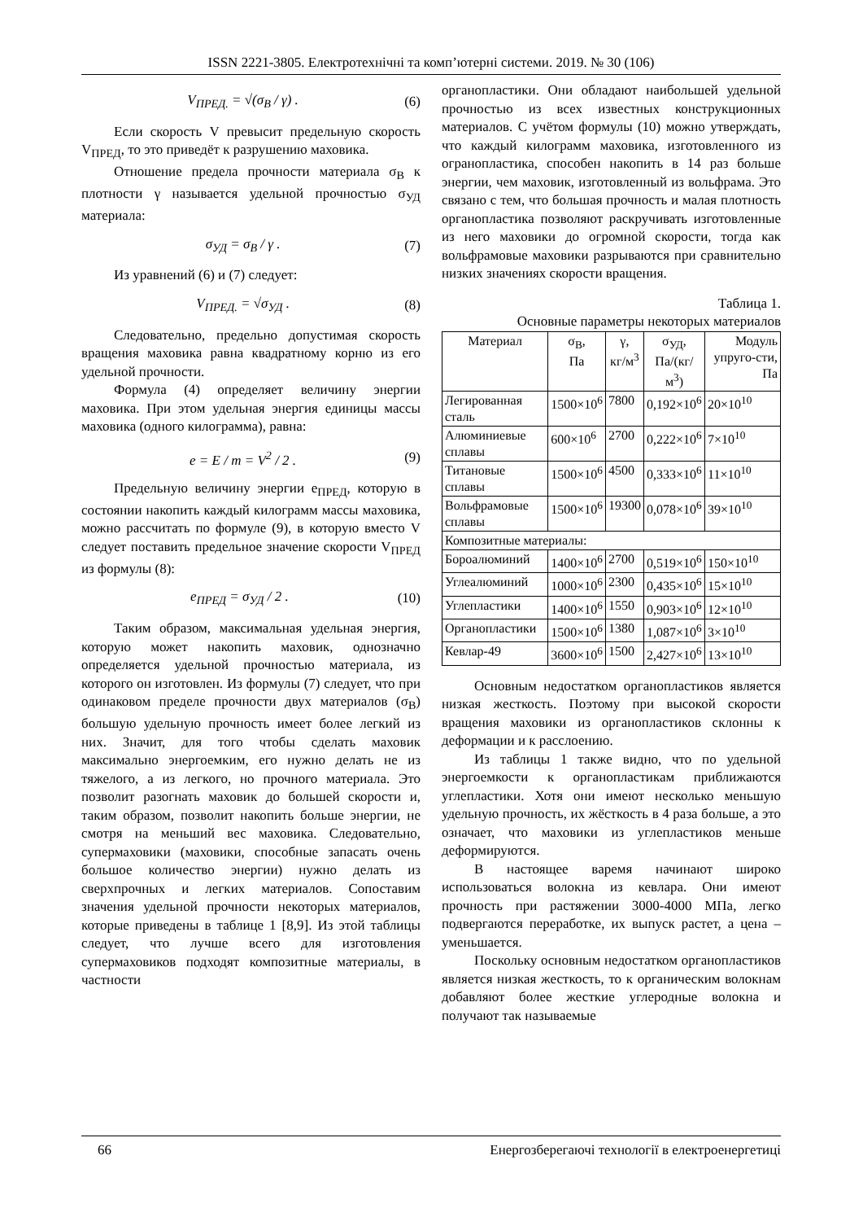ISSN 2221-3805. Електротехнічні та комп’ютерні системи. 2019. № 30 (106)
V<sub>ПРЕД.</sub> = √(σ<sub>В</sub> / γ) . (6)
Если скорость V превысит предельную скорость V<sub>ПРЕД</sub>, то это приведёт к разрушению маховика.
Отношение предела прочности материала σ<sub>В</sub> к плотности γ называется удельной прочностью σ<sub>УД</sub> материала:
σ<sub>УД</sub> = σ<sub>В</sub> / γ . (7)
Из уравнений (6) и (7) следует:
V<sub>ПРЕД.</sub> = √σ<sub>УД</sub> . (8)
Следовательно, предельно допустимая скорость вращения маховика равна квадратному корню из его удельной прочности.
Формула (4) определяет величину энергии маховика. При этом удельная энергия единицы массы маховика (одного килограмма), равна:
e = E / m = V<sup>2</sup> / 2 . (9)
Предельную величину энергии e<sub>ПРЕД</sub>, которую в состоянии накопить каждый килограмм массы маховика, можно рассчитать по формуле (9), в которую вместо V следует поставить предельное значение скорости V<sub>ПРЕД</sub> из формулы (8):
e<sub>ПРЕД</sub> = σ<sub>УД</sub> / 2 . (10)
Таким образом, максимальная удельная энергия, которую может накопить маховик, однозначно определяется удельной прочностью материала, из которого он изготовлен. Из формулы (7) следует, что при одинаковом пределе прочности двух материалов (σ<sub>В</sub>) большую удельную прочность имеет более легкий из них. Значит, для того чтобы сделать маховик максимально энергоемким, его нужно делать не из тяжелого, а из легкого, но прочного материала. Это позволит разогнать маховик до большей скорости и, таким образом, позволит накопить больше энергии, не смотря на меньший вес маховика. Следовательно, супермаховики (маховики, способные запасать очень большое количество энергии) нужно делать из сверхпрочных и легких материалов. Сопоставим значения удельной прочности некоторых материалов, которые приведены в таблице 1 [8,9]. Из этой таблицы следует, что лучше всего для изготовления супермаховиков подходят композитные материалы, в частности
органопластики. Они обладают наибольшей удельной прочностью из всех известных конструкционных материалов. С учётом формулы (10) можно утверждать, что каждый килограмм маховика, изготовленного из огранопластика, способен накопить в 14 раз больше энергии, чем маховик, изготовленный из вольфрама. Это связано с тем, что большая прочность и малая плотность органопластика позволяют раскручивать изготовленные из него маховики до огромной скорости, тогда как вольфрамовые маховики разрываются при сравнительно низких значениях скорости вращения.
Таблица 1.
Основные параметры некоторых материалов
| Материал | σ<sub>В</sub>, Па | γ, кг/м<sup>3</sup> | σ<sub>УД</sub>, Па/(кг/м<sup>3</sup>) | Модуль упруго-сти, Па |
| --- | --- | --- | --- | --- |
| Легированная сталь | 1500×10<sup>6</sup> | 7800 | 0,192×10<sup>6</sup> | 20×10<sup>10</sup> |
| Алюминиевые сплавы | 600×10<sup>6</sup> | 2700 | 0,222×10<sup>6</sup> | 7×10<sup>10</sup> |
| Титановые сплавы | 1500×10<sup>6</sup> | 4500 | 0,333×10<sup>6</sup> | 11×10<sup>10</sup> |
| Вольфрамовые сплавы | 1500×10<sup>6</sup> | 19300 | 0,078×10<sup>6</sup> | 39×10<sup>10</sup> |
| Композитные материалы: | | | | |
| Бороалюминий | 1400×10<sup>6</sup> | 2700 | 0,519×10<sup>6</sup> | 150×10<sup>10</sup> |
| Углеалюминий | 1000×10<sup>6</sup> | 2300 | 0,435×10<sup>6</sup> | 15×10<sup>10</sup> |
| Углепластики | 1400×10<sup>6</sup> | 1550 | 0,903×10<sup>6</sup> | 12×10<sup>10</sup> |
| Органопластики | 1500×10<sup>6</sup> | 1380 | 1,087×10<sup>6</sup> | 3×10<sup>10</sup> |
| Кевлар-49 | 3600×10<sup>6</sup> | 1500 | 2,427×10<sup>6</sup> | 13×10<sup>10</sup> |
Основным недостатком органопластиков является низкая жесткость. Поэтому при высокой скорости вращения маховики из органопластиков склонны к деформации и к расслоению.
Из таблицы 1 также видно, что по удельной энергоемкости к органопластикам приближаются углепластики. Хотя они имеют несколько меньшую удельную прочность, их жёсткость в 4 раза больше, а это означает, что маховики из углепластиков меньше деформируются.
В настоящее варемя начинают широко использоваться волокна из кевлара. Они имеют прочность при растяжении 3000-4000 МПа, легко подвергаются переработке, их выпуск растет, а цена – уменьшается.
Поскольку основным недостатком органопластиков является низкая жесткость, то к органическим волокнам добавляют более жесткие углеродные волокна и получают так называемые
66 Енергозберегаючі технології в електроенергетиці